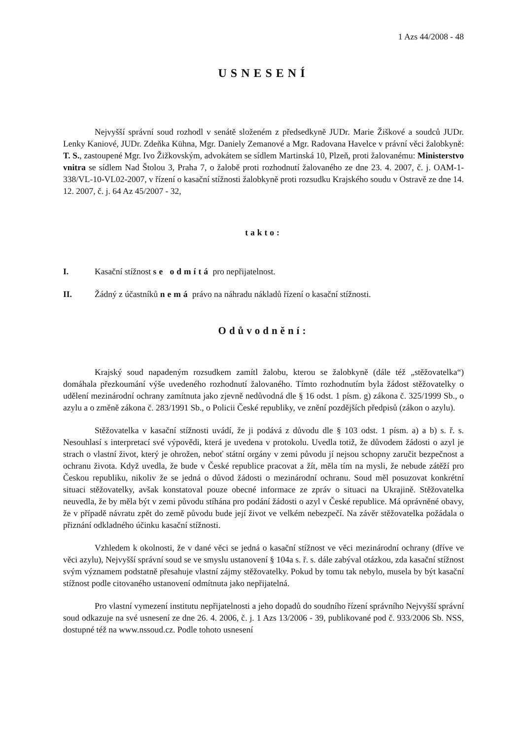1 Azs 44/2008 - 48
USNESENÍ
Nejvyšší správní soud rozhodl v senátě složeném z předsedkyně JUDr. Marie Žiškové a soudců JUDr. Lenky Kaniové, JUDr. Zdeňka Kühna, Mgr. Daniely Zemanové a Mgr. Radovana Havelce v právní věci žalobkyně: T. S., zastoupené Mgr. Ivo Žižkovským, advokátem se sídlem Martinská 10, Plzeň, proti žalovanému: Ministerstvo vnitra se sídlem Nad Štolou 3, Praha 7, o žalobě proti rozhodnutí žalovaného ze dne 23. 4. 2007, č. j. OAM-1-338/VL-10-VL02-2007, v řízení o kasační stížnosti žalobkyně proti rozsudku Krajského soudu v Ostravě ze dne 14. 12. 2007, č. j. 64 Az 45/2007 - 32,
takto:
I. Kasační stížnost se odmítá pro nepřijatelnost.
II. Žádný z účastníků nemá právo na náhradu nákladů řízení o kasační stížnosti.
Odůvodnění:
Krajský soud napadeným rozsudkem zamítl žalobu, kterou se žalobkyně (dále též „stěžovatelka“) domáhala přezkoumání výše uvedeného rozhodnutí žalovaného. Tímto rozhodnutím byla žádost stěžovatelky o udělení mezinárodní ochrany zamítnuta jako zjevně nedůvodná dle § 16 odst. 1 písm. g) zákona č. 325/1999 Sb., o azylu a o změně zákona č. 283/1991 Sb., o Policii České republiky, ve znění pozdějších předpisů (zákon o azylu).
Stěžovatelka v kasační stížnosti uvádí, že ji podává z důvodu dle § 103 odst. 1 písm. a) a b) s. ř. s. Nesouhlasí s interpretací své výpovědi, která je uvedena v protokolu. Uvedla totiž, že důvodem žádosti o azyl je strach o vlastní život, který je ohrožen, neboť státní orgány v zemi původu jí nejsou schopny zaručit bezpečnost a ochranu života. Když uvedla, že bude v České republice pracovat a žít, měla tím na mysli, že nebude zátěží pro Českou republiku, nikoliv že se jedná o důvod žádosti o mezinárodní ochranu. Soud měl posuzovat konkrétní situaci stěžovatelky, avšak konstatoval pouze obecné informace ze zpráv o situaci na Ukrajině. Stěžovatelka neuvedla, že by měla být v zemi původu stíhána pro podání žádosti o azyl v České republice. Má oprávněné obavy, že v případě návratu zpět do země původu bude její život ve velkém nebezpečí. Na závěr stěžovatelka požádala o přiznání odkladného účinku kasační stížnosti.
Vzhledem k okolnosti, že v dané věci se jedná o kasační stížnost ve věci mezinárodní ochrany (dříve ve věci azylu), Nejvyšší správní soud se ve smyslu ustanovení § 104a s. ř. s. dále zabýval otázkou, zda kasační stížnost svým významem podstatně přesahuje vlastní zájmy stěžovatelky. Pokud by tomu tak nebylo, musela by být kasační stížnost podle citovaného ustanovení odmítnuta jako nepřijatelná.
Pro vlastní vymezení institutu nepřijatelnosti a jeho dopadů do soudního řízení správního Nejvyšší správní soud odkazuje na své usnesení ze dne 26. 4. 2006, č. j. 1 Azs 13/2006 - 39, publikované pod č. 933/2006 Sb. NSS, dostupné též na www.nssoud.cz. Podle tohoto usnesení